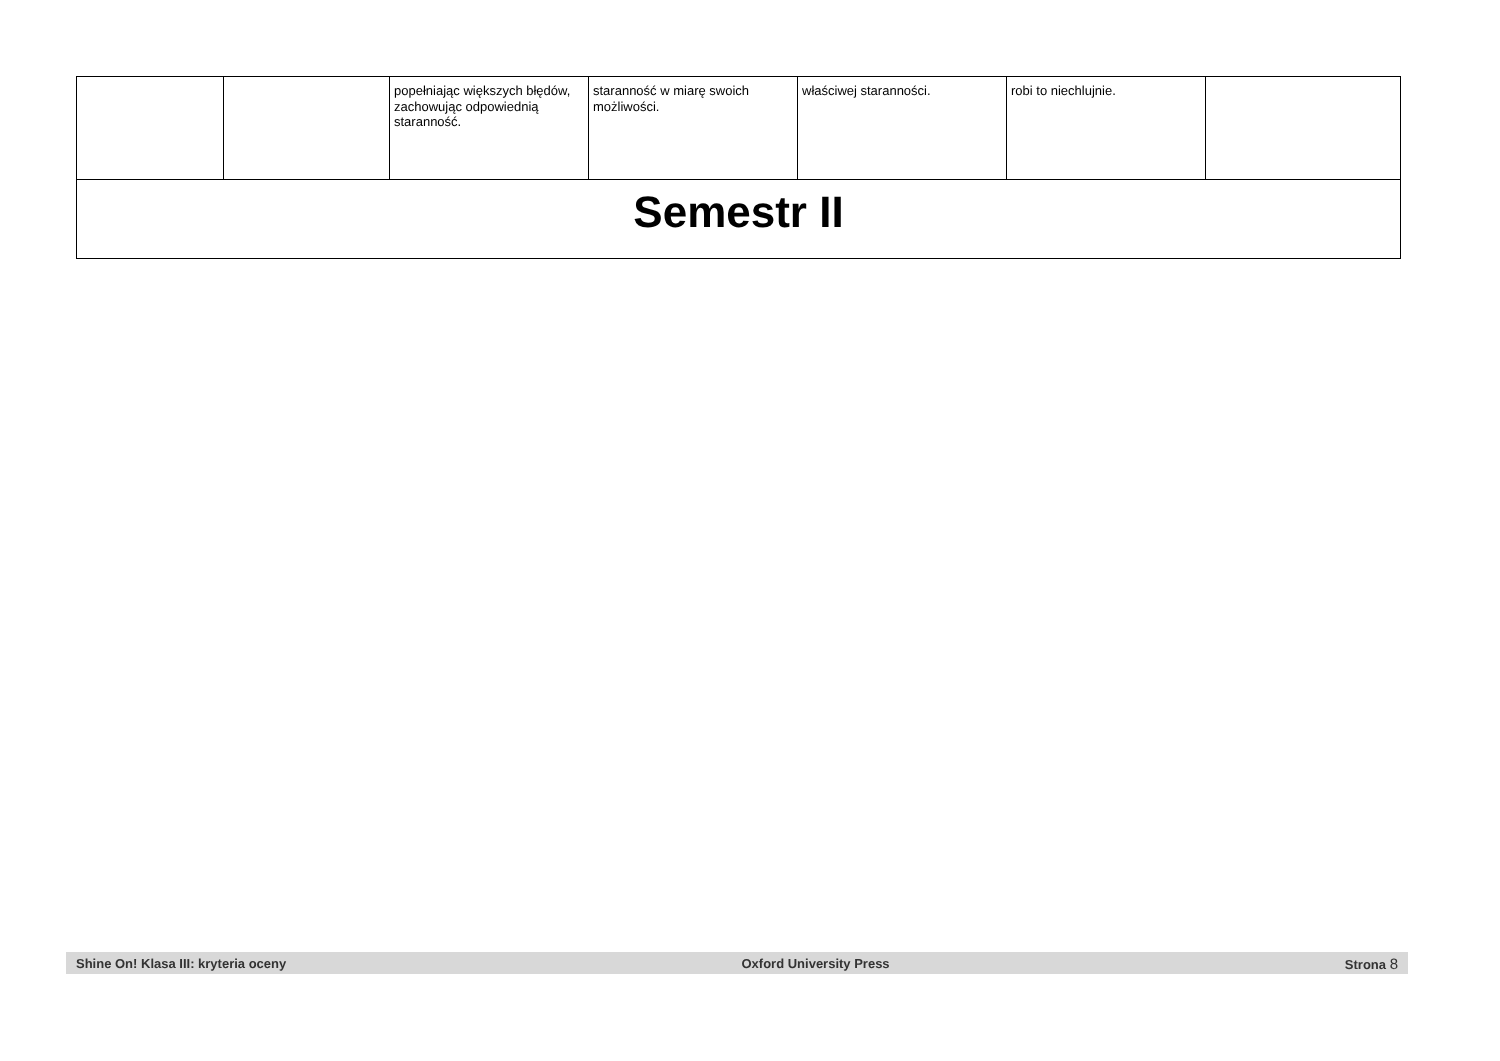| | | popełniając większych błędów, zachowując odpowiednią staranność. | staranność w miarę swoich możliwości. | właściwej staranności. | robi to niechlujnie. | |
| Semestr II | | | | | | |
Shine On! Klasa III: kryteria oceny Oxford University Press Strona 8